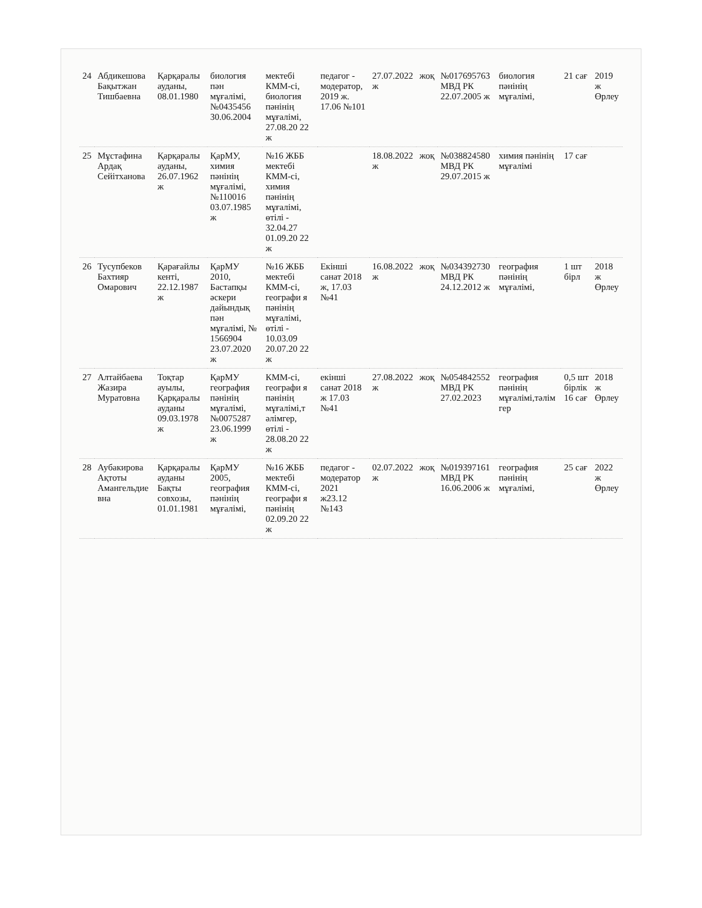| 24 | Абдикешова Бақытжан Тишбаевна | Қарқаралы ауданы, 08.01.1980 | биология пән мұғалімі, №0435456 30.06.2004 | мектебі КММ-сі, биология пәнінің мұғалімі, 27.08.20 22 ж | педагог - модератор, 2019 ж. 17.06 №101 | 27.07.2022 ж | жоқ | №017695763 МВД РК 22.07.2005 ж | биология пәнінің мұғалімі, | 21 сағ | 2019 ж Өрлеу |
| 25 | Мұстафина Ардақ Сейітханова | Қарқаралы ауданы, 26.07.1962 ж | ҚарМУ, химия пәнінің мұғалімі, №110016 03.07.1985 ж | №16 ЖББ мектебі КММ-сі, химия пәнінің мұғалімі, өтілі - 32.04.27 01.09.20 22 ж | | 18.08.2022 ж | жоқ | №038824580 МВД РК 29.07.2015 ж | химия пәнінің мұғалімі | 17 сағ | |
| 26 | Тусупбеков Бахтияр Омарович | Қарағайлы кенті, 22.12.1987 ж | ҚарМУ 2010, Бастапқы әскери дайындық пән мұғалімі, № 1566904 23.07.2020 ж | №16 ЖББ мектебі КММ-сі, географи я пәнінің мұғалімі, өтілі - 10.03.09 20.07.20 22 ж | Екінші санат 2018 ж, 17.03 №41 | 16.08.2022 ж | жоқ | №034392730 МВД РК 24.12.2012 ж | география пәнінің мұғалімі, | 1 шт бірл | 2018 ж Өрлеу |
| 27 | Алтайбаева Жазира Муратовна | Тоқтар ауылы, Қарқаралы ауданы 09.03.1978 ж | ҚарМУ география пәнінің мұғалімі, №0075287 23.06.1999 ж | КММ-сі, географи я пәнінің мұғалімі,т әлімгер, өтілі - 28.08.20 22 ж | екінші санат 2018 ж 17.03 №41 | 27.08.2022 ж | жоқ | №054842552 МВД РК 27.02.2023 | география пәнінің мұғалімі,тәлім гер | 0,5 шт бірлік 16 сағ | 2018 ж Өрлеу |
| 28 | Аубакирова Ақтоты Амангельдие вна | Қарқаралы ауданы Бақты совхозы, 01.01.1981 | ҚарМУ 2005, география пәнінің мұғалімі, | №16 ЖББ мектебі КММ-сі, географи я пәнінің 02.09.20 22 ж | педагог - модератор 2021 ж23.12 №143 | 02.07.2022 ж | жоқ | №019397161 МВД РК 16.06.2006 ж | география пәнінің мұғалімі, | 25 сағ | 2022 ж Өрлеу |